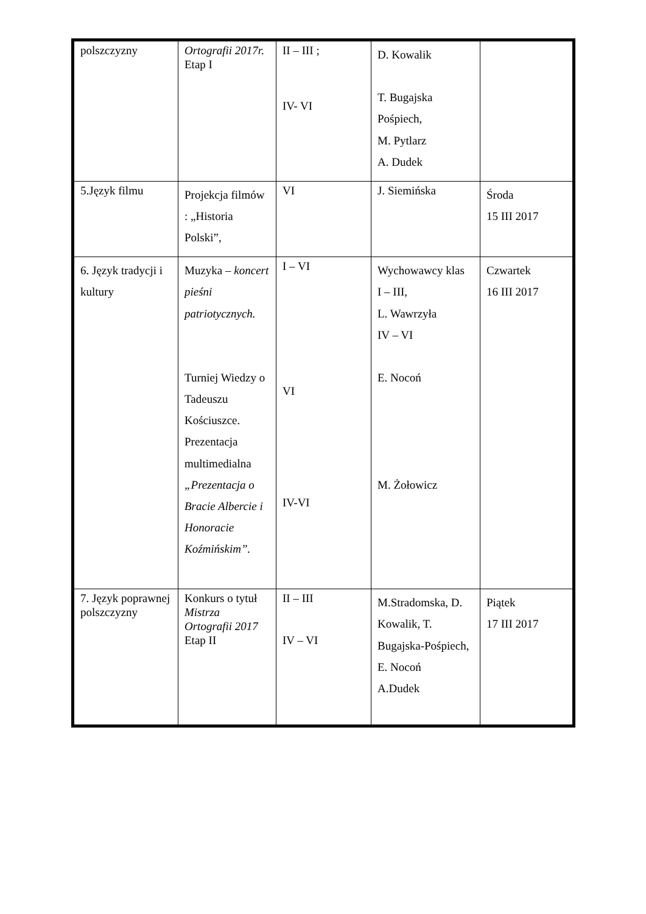| polszczyzny | Ortografii 2017r. Etap I | II – III ; IV- VI | D. Kowalik T. Bugajska Pośpiech, M. Pytlarz A. Dudek | |
| 5.Język filmu | Projekcja filmów : „Historia Polski”, | VI | J. Siemińska | Środa 15 III 2017 |
| 6. Język tradycji i kultury | Muzyka – koncert pieśni patriotycznych. Turniej Wiedzy o Tadeuszu Kościuszce. Prezentacja multimedialna „Prezentacja o Bracie Albercie i Honoracie Koźmińskim”. | I – VI VI IV-VI | Wychowawcy klas I – III, L. Wawrzyła IV – VI E. Nocoń M. Żołowicz | Czwartek 16 III 2017 |
| 7. Język poprawnej polszczyzny | Konkurs o tytuł Mistrza Ortografii 2017 Etap II | II – III IV – VI | M.Stradomska, D. Kowalik, T. Bugajska-Pośpiech, E. Nocoń A.Dudek | Piątek 17 III 2017 |